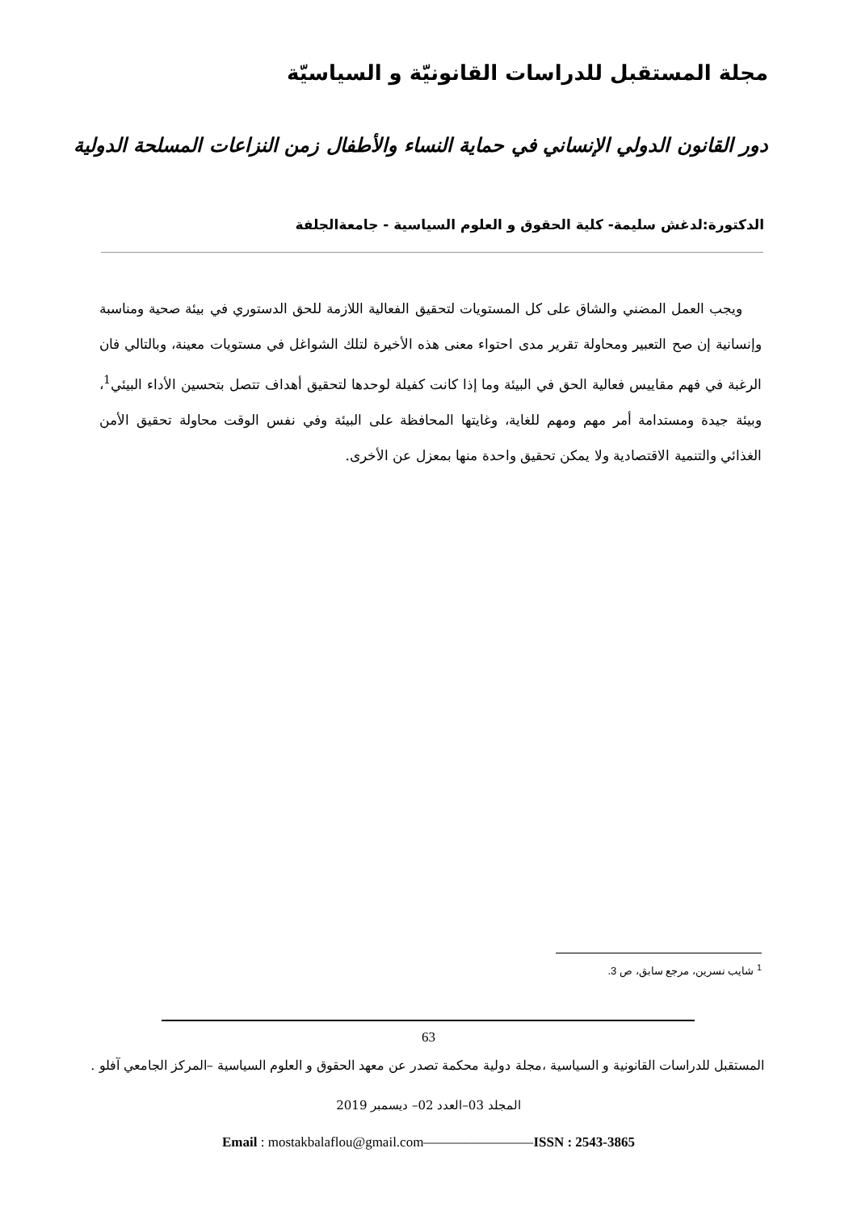مجلة المستقبل للدراسات القانونيّة و السياسيّة
دور القانون الدولي الإنساني في حماية النساء والأطفال زمن النزاعات المسلحة الدولية
الدكتورة:لدغش سليمة- كلية الحقوق و العلوم السياسية - جامعةالجلفة
ويجب العمل المضني والشاق على كل المستويات لتحقيق الفعالية اللازمة للحق الدستوري في بيئة صحية ومناسبة وإنسانية إن صح التعبير ومحاولة تقرير مدى احتواء معنى هذه الأخيرة لتلك الشواغل في مستويات معينة، وبالتالي فان الرغبة في فهم مقاييس فعالية الحق في البيئة وما إذا كانت كفيلة لوحدها لتحقيق أهداف تتصل بتحسين الأداء البيئي<sup>1</sup>، وبيئة جيدة ومستدامة أمر مهم ومهم للغاية، وغايتها المحافظة على البيئة وفي نفس الوقت محاولة تحقيق الأمن الغذائي والتنمية الاقتصادية ولا يمكن تحقيق واحدة منها بمعزل عن الأخرى.
<sup>1</sup> شايب نسرين، مرجع سابق، ص 3.
63
المستقبل للدراسات القانونية و السياسية ،مجلة دولية محكمة تصدر عن معهد الحقوق و العلوم السياسية –المركز الجامعي آفلو .
المجلد 03–العدد 02– ديسمبر 2019
Email : mostakbalaflou@gmail.com————————ISSN : 2543-3865